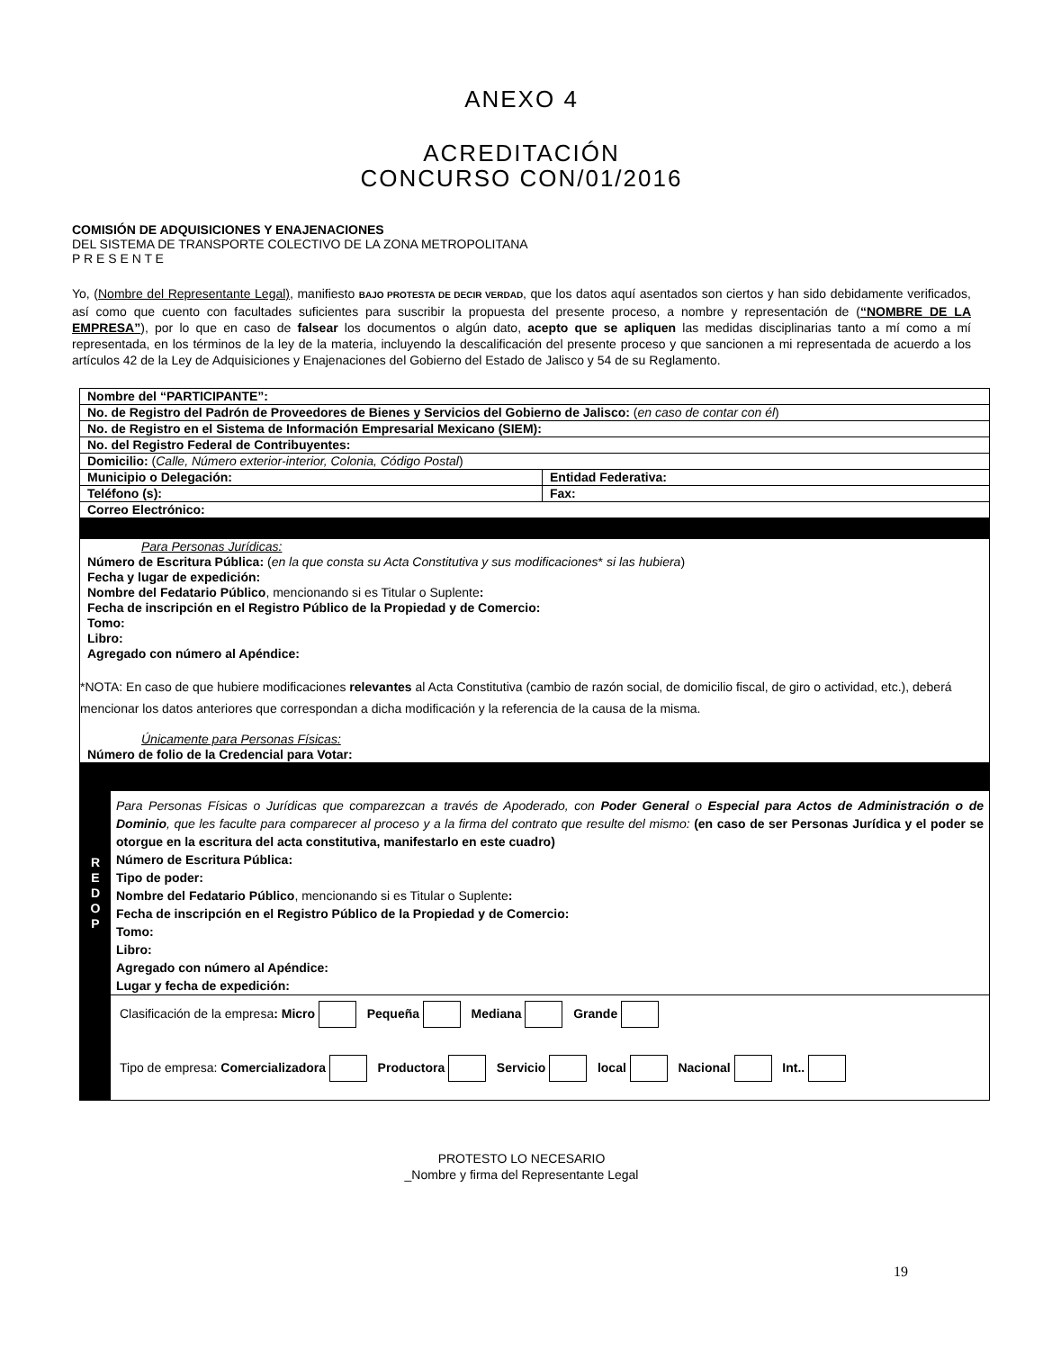ANEXO 4
ACREDITACIÓN
CONCURSO CON/01/2016
COMISIÓN DE ADQUISICIONES Y ENAJENACIONES
DEL SISTEMA DE TRANSPORTE COLECTIVO DE LA ZONA METROPOLITANA
P R E S E N T E
Yo, (Nombre del Representante Legal), manifiesto BAJO PROTESTA DE DECIR VERDAD, que los datos aquí asentados son ciertos y han sido debidamente verificados, así como que cuento con facultades suficientes para suscribir la propuesta del presente proceso, a nombre y representación de (“NOMBRE DE LA EMPRESA”), por lo que en caso de falsear los documentos o algún dato, acepto que se apliquen las medidas disciplinarias tanto a mí como a mí representada, en los términos de la ley de la materia, incluyendo la descalificación del presente proceso y que sancionen a mi representada de acuerdo a los artículos 42 de la Ley de Adquisiciones y Enajenaciones del Gobierno del Estado de Jalisco y 54 de su Reglamento.
| Nombre del “PARTICIPANTE”: | |
| No. de Registro del Padrón de Proveedores de Bienes y Servicios del Gobierno de Jalisco: ( en caso de contar con él ) | |
| No. de Registro en el Sistema de Información Empresarial Mexicano (SIEM): | |
| No. del Registro Federal de Contribuyentes: | |
| Domicilio: ( Calle, Número exterior-interior, Colonia, Código Postal ) | |
| Municipio o Delegación: | Entidad Federativa: |
| Teléfono (s): | Fax: |
| Correo Electrónico: | |
| Para Personas Jurídicas: Número de Escritura Pública: ( en la que consta su Acta Constitutiva y sus modificaciones * si las hubiera ) Fecha y lugar de expedición: Nombre del Fedatario Público , mencionando si es Titular o Suplente : Fecha de inscripción en el Registro Público de la Propiedad y de Comercio: Tomo: Libro: Agregado con número al Apéndice: *NOTA: En caso de que hubiere modificaciones relevantes al Acta Constitutiva (cambio de razón social, de domicilio fiscal, de giro o actividad, etc.), deberá mencionar los datos anteriores que correspondan a dicha modificación y la referencia de la causa de la misma. Únicamente para Personas Físicas: Número de folio de la Credencial para Votar: | |
| / R E D O P / Para Personas Físicas o Jurídicas que comparezcan a través de Apoderado, con Poder General o Especial para Actos de Administración o de Dominio , que les faculte para comparecer al proceso y a la firma del contrato que resulte del mismo: (en caso de ser Personas Jurídica y el poder se otorgue en la escritura del acta constitutiva, manifestarlo en este cuadro) Número de Escritura Pública: Tipo de poder: Nombre del Fedatario Público , mencionando si es Titular o Suplente : Fecha de inscripción en el Registro Público de la Propiedad y de Comercio: Tomo: Libro: Agregado con número al Apéndice: Lugar y fecha de expedición: / / / Clasificación de la empresa : Micro Pequeña Mediana Grande Tipo de empresa: Comercializadora Productora Servicio local Nacional Int.. / | |
PROTESTO LO NECESARIO
_Nombre y firma del Representante Legal
19